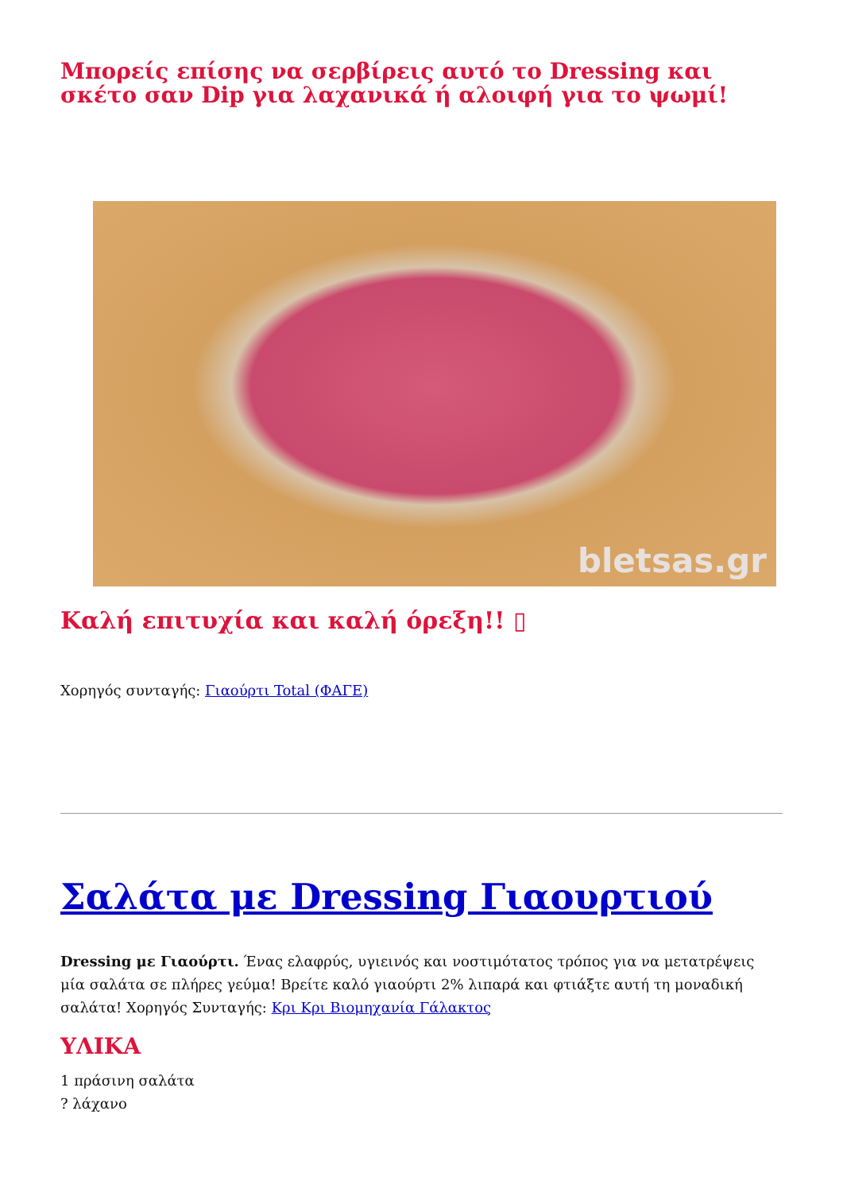Μπορείς επίσης να σερβίρεις αυτό το Dressing και σκέτο σαν Dip για λαχανικά ή αλοιφή για το ψωμί!
bletsas.gr
Καλή επιτυχία και καλή όρεξη!! ▯
Χορηγός συνταγής: Γιαούρτι Total (ΦΑΓΕ)
Σαλάτα με Dressing Γιαουρτιού
Dressing με Γιαούρτι. Ένας ελαφρύς, υγιεινός και νοστιμότατος τρόπος για να μετατρέψεις μία σαλάτα σε πλήρες γεύμα! Βρείτε καλό γιαούρτι 2% λιπαρά και φτιάξτε αυτή τη μοναδική σαλάτα! Χορηγός Συνταγής: Κρι Κρι Βιομηχανία Γάλακτος
ΥΛΙΚΑ
1 πράσινη σαλάτα
? λάχανο